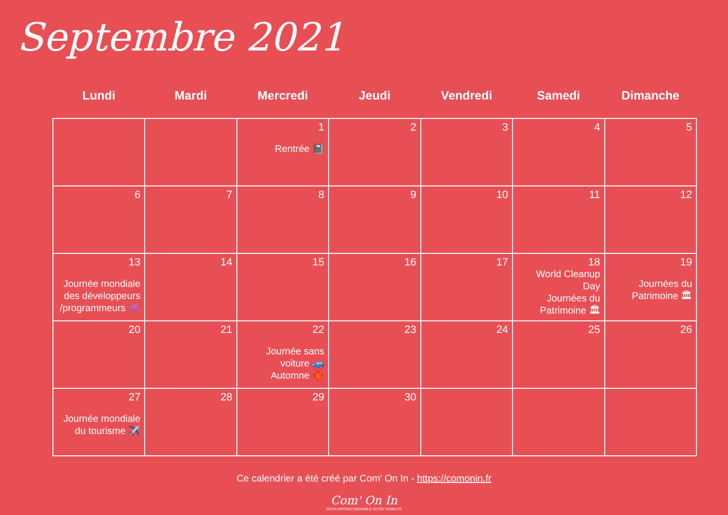Septembre 2021
| Lundi | Mardi | Mercredi | Jeudi | Vendredi | Samedi | Dimanche |
| --- | --- | --- | --- | --- | --- | --- |
| | | 1 Rentrée 📓 | 2 | 3 | 4 | 5 |
| 6 | 7 | 8 | 9 | 10 | 11 | 12 |
| 13 Journée mondiale des développeurs /programmeurs 👾 | 14 | 15 | 16 | 17 | 18 World Cleanup Day Journées du Patrimoine 🏛 | 19 Journées du Patrimoine 🏛 |
| 20 | 21 | 22 Journée sans voiture 🚙 Automne 🍁 | 23 | 24 | 25 | 26 |
| 27 Journée mondiale du tourisme ✈️ | 28 | 29 | 30 | | | |
Ce calendrier a été créé par Com' On In - https://comonin.fr
Com' On In
DÉVELOPPONS ENSEMBLE VOTRE VISIBILITÉ